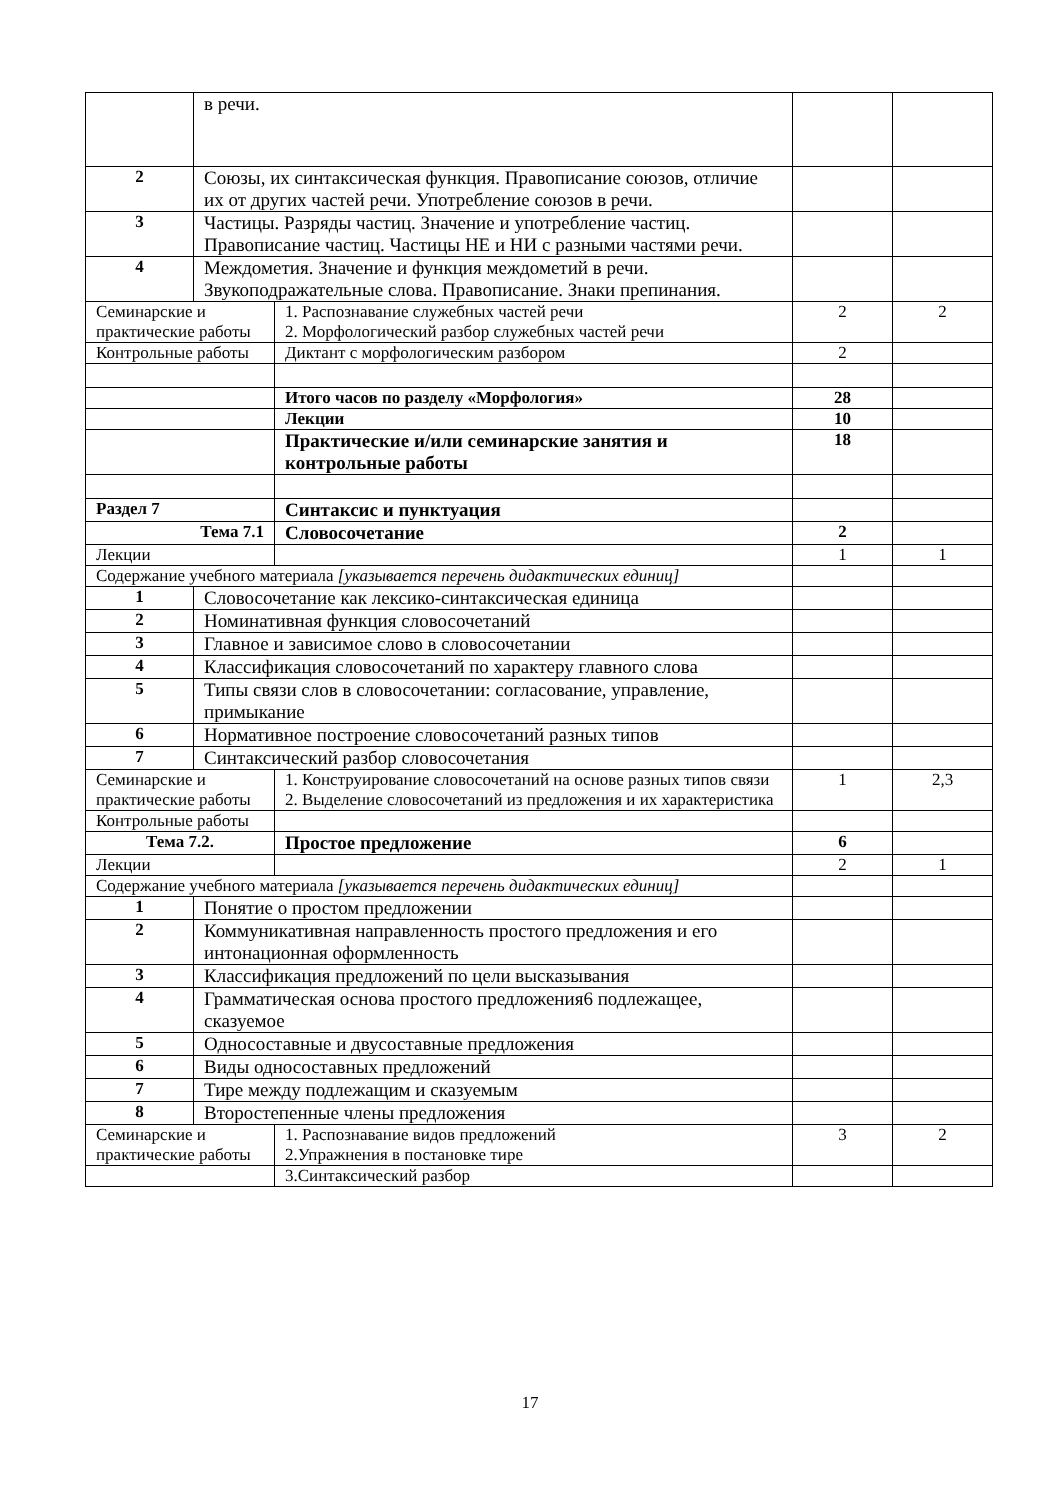| | в речи. | | | |
| 2 | Союзы, их синтаксическая функция. Правописание союзов, отличие их от других частей речи. Употребление союзов в речи. | | | |
| 3 | Частицы. Разряды частиц. Значение и употребление частиц. Правописание частиц. Частицы НЕ и НИ с разными частями речи. | | | |
| 4 | Междометия. Значение и функция междометий в речи. Звукоподражательные слова. Правописание. Знаки препинания. | | | |
| Семинарские и практические работы | | 1. Распознавание служебных частей речи 2. Морфологический разбор служебных частей речи | 2 | 2 |
| Контрольные работы | | Диктант с морфологическим разбором | 2 | |
| | | Итого часов по разделу «Морфология» | 28 | |
| | | Лекции | 10 | |
| | | Практические и/или семинарские занятия и контрольные работы | 18 | |
| Раздел 7 | | Синтаксис и пунктуация | | |
| Тема 7.1 | | Словосочетание | 2 | |
| Лекции | | | 1 | 1 |
| Содержание учебного материала [указывается перечень дидактических единиц] | | | | |
| 1 | Словосочетание как лексико-синтаксическая единица | | | |
| 2 | Номинативная функция словосочетаний | | | |
| 3 | Главное и зависимое слово в словосочетании | | | |
| 4 | Классификация словосочетаний по характеру главного слова | | | |
| 5 | Типы связи слов в словосочетании: согласование, управление, примыкание | | | |
| 6 | Нормативное построение словосочетаний разных типов | | | |
| 7 | Синтаксический разбор словосочетания | | | |
| Семинарские и практические работы | | 1. Конструирование словосочетаний на основе разных типов связи 2. Выделение словосочетаний из предложения и их характеристика | 1 | 2,3 |
| Контрольные работы | | | | |
| Тема 7.2. | | Простое предложение | 6 | |
| Лекции | | | 2 | 1 |
| Содержание учебного материала [указывается перечень дидактических единиц] | | | | |
| 1 | Понятие о простом предложении | | | |
| 2 | Коммуникативная направленность простого предложения и его интонационная оформленность | | | |
| 3 | Классификация предложений по цели высказывания | | | |
| 4 | Грамматическая основа простого предложения6 подлежащее, сказуемое | | | |
| 5 | Односоставные и двусоставные предложения | | | |
| 6 | Виды односоставных предложений | | | |
| 7 | Тире между подлежащим и сказуемым | | | |
| 8 | Второстепенные члены предложения | | | |
| Семинарские и практические работы | | 1. Распознавание видов предложений 2.Упражнения в постановке тире | 3 | 2 |
| | | 3.Синтаксический разбор | | |
17